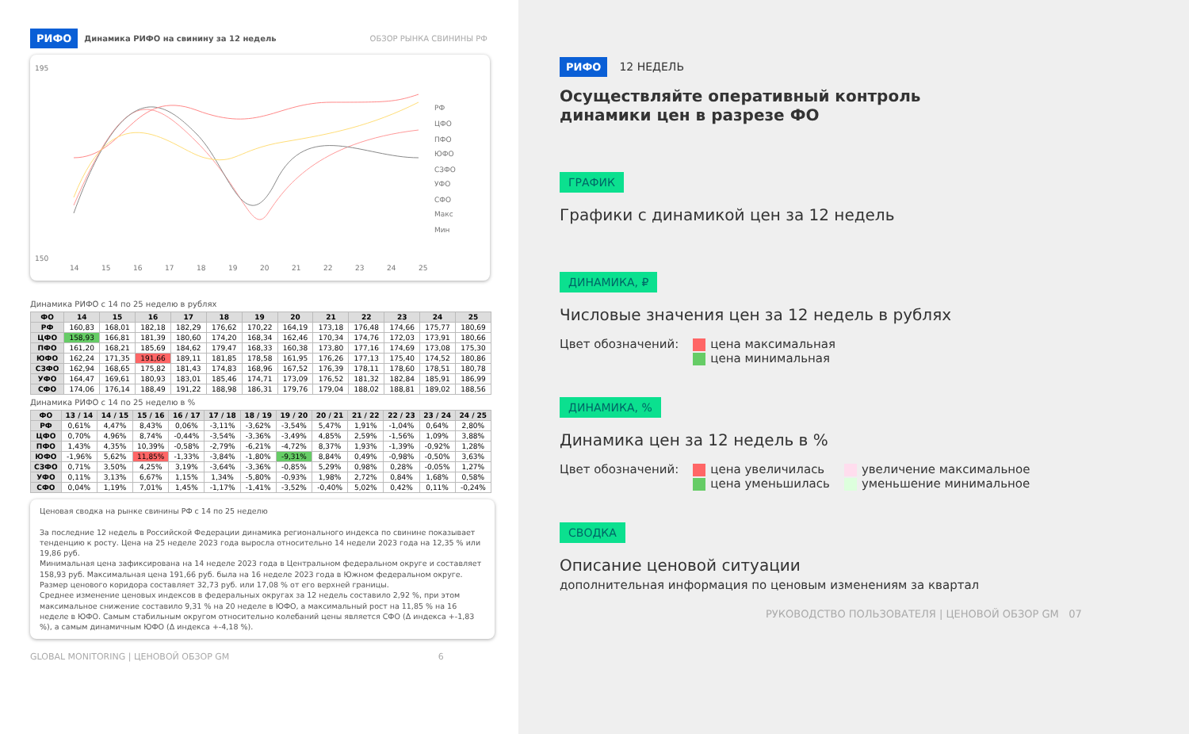РИФО Динамика РИФО на свинину за 12 недель ОБЗОР РЫНКА СВИНИНЫ РФ
195
150
14
15
16
17
18
19
20
21
22
23
24
25
РФ
ЦФО
ПФО
ЮФО
СЗФО
УФО
СФО
Макс
Мин
Динамика РИФО с 14 по 25 неделю в рублях
| ФО | 14 | 15 | 16 | 17 | 18 | 19 | 20 | 21 | 22 | 23 | 24 | 25 |
| --- | --- | --- | --- | --- | --- | --- | --- | --- | --- | --- | --- | --- |
| РФ | 160,83 | 168,01 | 182,18 | 182,29 | 176,62 | 170,22 | 164,19 | 173,18 | 176,48 | 174,66 | 175,77 | 180,69 |
| ЦФО | 158,93 | 166,81 | 181,39 | 180,60 | 174,20 | 168,34 | 162,46 | 170,34 | 174,76 | 172,03 | 173,91 | 180,66 |
| ПФО | 161,20 | 168,21 | 185,69 | 184,62 | 179,47 | 168,33 | 160,38 | 173,80 | 177,16 | 174,69 | 173,08 | 175,30 |
| ЮФО | 162,24 | 171,35 | 191,66 | 189,11 | 181,85 | 178,58 | 161,95 | 176,26 | 177,13 | 175,40 | 174,52 | 180,86 |
| СЗФО | 162,94 | 168,65 | 175,82 | 181,43 | 174,83 | 168,96 | 167,52 | 176,39 | 178,11 | 178,60 | 178,51 | 180,78 |
| УФО | 164,47 | 169,61 | 180,93 | 183,01 | 185,46 | 174,71 | 173,09 | 176,52 | 181,32 | 182,84 | 185,91 | 186,99 |
| СФО | 174,06 | 176,14 | 188,49 | 191,22 | 188,98 | 186,31 | 179,76 | 179,04 | 188,02 | 188,81 | 189,02 | 188,56 |
Динамика РИФО с 14 по 25 неделю в %
| ФО | 13 / 14 | 14 / 15 | 15 / 16 | 16 / 17 | 17 / 18 | 18 / 19 | 19 / 20 | 20 / 21 | 21 / 22 | 22 / 23 | 23 / 24 | 24 / 25 |
| --- | --- | --- | --- | --- | --- | --- | --- | --- | --- | --- | --- | --- |
| РФ | 0,61% | 4,47% | 8,43% | 0,06% | -3,11% | -3,62% | -3,54% | 5,47% | 1,91% | -1,04% | 0,64% | 2,80% |
| ЦФО | 0,70% | 4,96% | 8,74% | -0,44% | -3,54% | -3,36% | -3,49% | 4,85% | 2,59% | -1,56% | 1,09% | 3,88% |
| ПФО | 1,43% | 4,35% | 10,39% | -0,58% | -2,79% | -6,21% | -4,72% | 8,37% | 1,93% | -1,39% | -0,92% | 1,28% |
| ЮФО | -1,96% | 5,62% | 11,85% | -1,33% | -3,84% | -1,80% | -9,31% | 8,84% | 0,49% | -0,98% | -0,50% | 3,63% |
| СЗФО | 0,71% | 3,50% | 4,25% | 3,19% | -3,64% | -3,36% | -0,85% | 5,29% | 0,98% | 0,28% | -0,05% | 1,27% |
| УФО | 0,11% | 3,13% | 6,67% | 1,15% | 1,34% | -5,80% | -0,93% | 1,98% | 2,72% | 0,84% | 1,68% | 0,58% |
| СФО | 0,04% | 1,19% | 7,01% | 1,45% | -1,17% | -1,41% | -3,52% | -0,40% | 5,02% | 0,42% | 0,11% | -0,24% |
Ценовая сводка на рынке свинины РФ с 14 по 25 неделю
За последние 12 недель в Российской Федерации динамика регионального индекса по свинине показывает тенденцию к росту. Цена на 25 неделе 2023 года выросла относительно 14 недели 2023 года на 12,35 % или 19,86 руб.
Минимальная цена зафиксирована на 14 неделе 2023 года в Центральном федеральном округе и составляет 158,93 руб. Максимальная цена 191,66 руб. была на 16 неделе 2023 года в Южном федеральном округе. Размер ценового коридора составляет 32,73 руб. или 17,08 % от его верхней границы.
Среднее изменение ценовых индексов в федеральных округах за 12 недель составило 2,92 %, при этом максимальное снижение составило 9,31 % на 20 неделе в ЮФО, а максимальный рост на 11,85 % на 16 неделе в ЮФО. Самым стабильным округом относительно колебаний цены является СФО (Δ индекса +-1,83 %), а самым динамичным ЮФО (Δ индекса +-4,18 %).
GLOBAL MONITORING | ЦЕНОВОЙ ОБЗОР GM 6
РИФО 12 НЕДЕЛЬ
Осуществляйте оперативный контроль
динамики цен в разрезе ФО
ГРАФИК
Графики с динамикой цен за 12 недель
ДИНАМИКА, ₽
Числовые значения цен за 12 недель в рублях
Цвет обозначений: цена максимальная
цена минимальная
ДИНАМИКА, %
Динамика цен за 12 недель в %
Цвет обозначений: цена увеличилась
цена уменьшилась увеличение максимальное
уменьшение минимальное
СВОДКА
Описание ценовой ситуации
дополнительная информация по ценовым изменениям за квартал
РУКОВОДСТВО ПОЛЬЗОВАТЕЛЯ | ЦЕНОВОЙ ОБЗОР GM 07